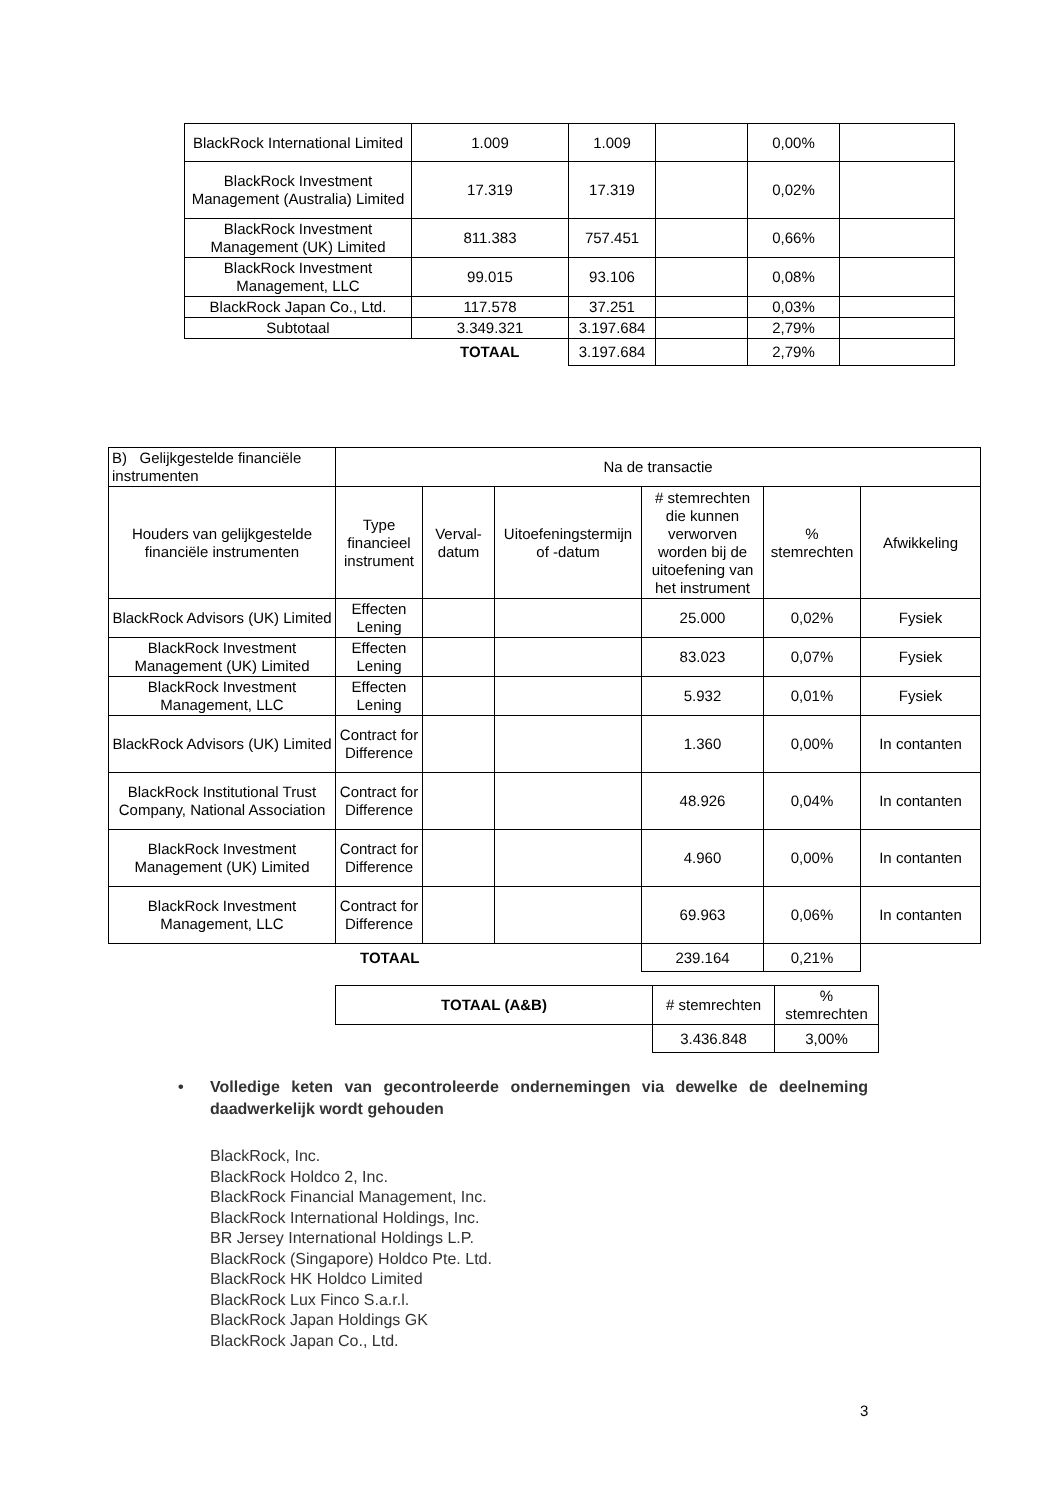| BlackRock International Limited | 1.009 | 1.009 | | 0,00% | |
| BlackRock Investment Management (Australia) Limited | 17.319 | 17.319 | | 0,02% | |
| BlackRock Investment Management (UK) Limited | 811.383 | 757.451 | | 0,66% | |
| BlackRock Investment Management, LLC | 99.015 | 93.106 | | 0,08% | |
| BlackRock Japan Co., Ltd. | 117.578 | 37.251 | | 0,03% | |
| Subtotaal | 3.349.321 | 3.197.684 | | 2,79% | |
| | TOTAAL | 3.197.684 | | 2,79% | |
| B) Gelijkgestelde financiële instrumenten | Na de transactie | | | | | |
| Houders van gelijkgestelde financiële instrumenten | Type financieel instrument | Verval-datum | Uitoefeningstermijn of -datum | # stemrechten die kunnen verworven worden bij de uitoefening van het instrument | % stemrechten | Afwikkeling |
| BlackRock Advisors (UK) Limited | Effecten Lening | | | 25.000 | 0,02% | Fysiek |
| BlackRock Investment Management (UK) Limited | Effecten Lening | | | 83.023 | 0,07% | Fysiek |
| BlackRock Investment Management, LLC | Effecten Lening | | | 5.932 | 0,01% | Fysiek |
| BlackRock Advisors (UK) Limited | Contract for Difference | | | 1.360 | 0,00% | In contanten |
| BlackRock Institutional Trust Company, National Association | Contract for Difference | | | 48.926 | 0,04% | In contanten |
| BlackRock Investment Management (UK) Limited | Contract for Difference | | | 4.960 | 0,00% | In contanten |
| BlackRock Investment Management, LLC | Contract for Difference | | | 69.963 | 0,06% | In contanten |
| TOTAAL | | | | 239.164 | 0,21% | |
| TOTAAL (A&B) | # stemrechten | % stemrechten |
| | 3.436.848 | 3,00% |
• Volledige keten van gecontroleerde ondernemingen via dewelke de deelneming daadwerkelijk wordt gehouden
BlackRock, Inc.
BlackRock Holdco 2, Inc.
BlackRock Financial Management, Inc.
BlackRock International Holdings, Inc.
BR Jersey International Holdings L.P.
BlackRock (Singapore) Holdco Pte. Ltd.
BlackRock HK Holdco Limited
BlackRock Lux Finco S.a.r.l.
BlackRock Japan Holdings GK
BlackRock Japan Co., Ltd.
3